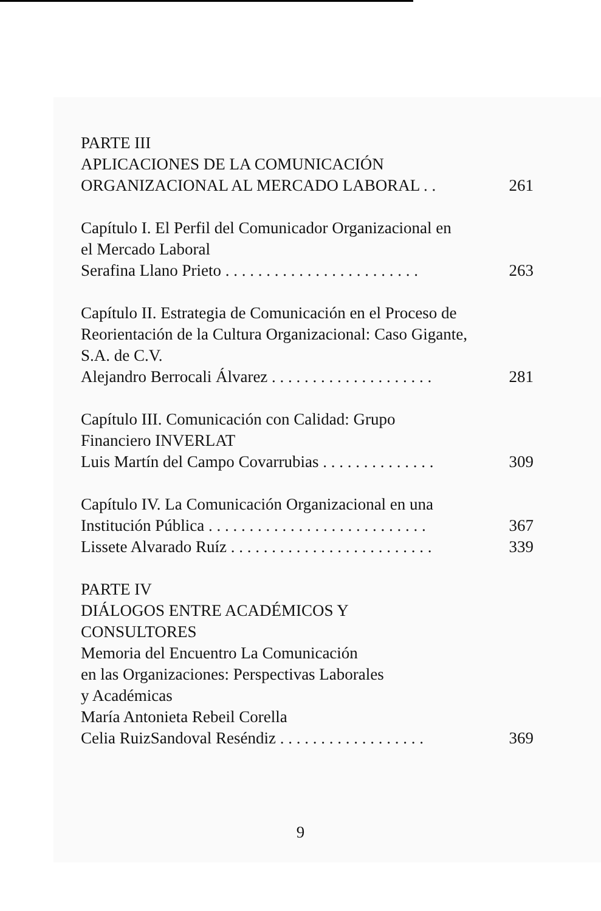PARTE III
APLICACIONES DE LA COMUNICACIÓN
ORGANIZACIONAL AL MERCADO LABORAL . . 261
Capítulo I. El Perfil del Comunicador Organizacional en
el Mercado Laboral
Serafina Llano Prieto . . . . . . . . . . . . . . . . . . . . . . . . 263
Capítulo II. Estrategia de Comunicación en el Proceso de
Reorientación de la Cultura Organizacional: Caso Gigante,
S.A. de C.V.
Alejandro Berrocali Álvarez . . . . . . . . . . . . . . . . . . . . 281
Capítulo III. Comunicación con Calidad: Grupo
Financiero INVERLAT
Luis Martín del Campo Covarrubias . . . . . . . . . . . . . . 309
Capítulo IV. La Comunicación Organizacional en una
Institución Pública . . . . . . . . . . . . . . . . . . . . . . . . . . . 367
Lissete Alvarado Ruíz . . . . . . . . . . . . . . . . . . . . . . . . . 339
PARTE IV
DIÁLOGOS ENTRE ACADÉMICOS Y
CONSULTORES
Memoria del Encuentro La Comunicación
en las Organizaciones: Perspectivas Laborales
y Académicas
María Antonieta Rebeil Corella
Celia RuizSandoval Reséndiz . . . . . . . . . . . . . . . . . . 369
9